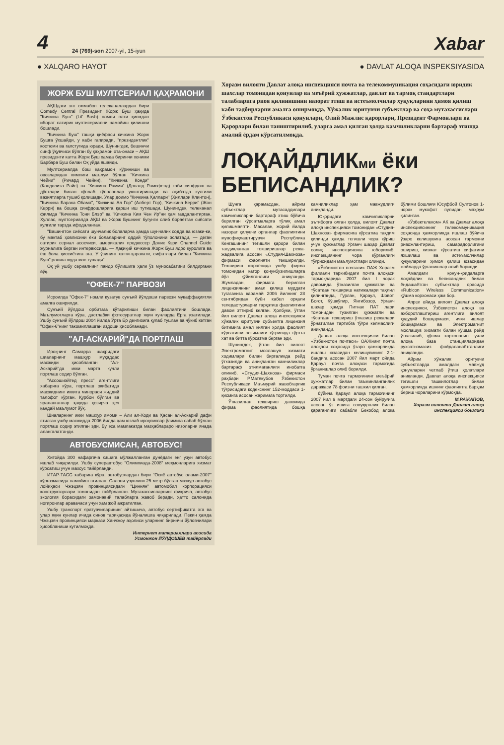4
24 (769)-son 2007-yil, 15-iyun
Xabar
● XALQARO HAYOT ● DAVLAT ALOQA INSPEKSIYASIDA
ЖОРЖ БУШ МУЛТСЕРИАЛ ҚАҲРАМОНИ
АҚШдаги энг оммабоп телеканаллардан бири Comedy Central Президент Жорж Буш ҳақида "Кичкина Буш" (Lil' Bush) номли олти қисмдан иборат сатирик мултисериални намойиш қилишни бошлади.
"Кичкина Буш" ташқи қиёфаси кичкина Жорж Бушга ўхшайди, у каби гапиради, "президентлик" костюми ва галстугида юради. Шунингдек, бешинчи синф ўқувчиси бўлган бу қаҳрамон ота-онаси – АҚШ президенти катта Жорж Буш ҳамда биринчи хоними Барбара Буш билан Оқ уйда яшайди.
Мултсериалда бош қаҳрамон кўриниши ва овозларидан кимлиги маълум бўлган "Кичкина Чейни" (Ричард Чейни), "Кичкина Конди" (Кондолиза Райс) ва "Кичкина Рамми" (Доналд Рамсфелд) каби синфдош ва дўстлари билан кўплаб тўполонлар уюштиришади ва оқибатда кулгили вазиятларга тушиб қолишади. Улар доимо "Кичкина Ҳиллари" (Ҳиллари Клинтон), "Кичкина Барака Обама", "Кичкина Ал Гор" (Алберт Гор), "Кичкина Керри" (Жон Керри) ва бошқа синфдошларига қарши иш тутишади. Шунингдек, телеканал филмда "Кичкина Тони Блэр" ва "Кичкина Ким Чен Ир"ни ҳам гавдалантирган. Хуллас, мултсериалда АҚШ ва Жорж Бушнинг бугунги олиб бораётган сиёсати кулгили тарзда ифодаланган.
"Вашингтон сиёсати шунчалик болаларча ҳамда шунчалик содда ва юзаки-ки, бу мактаб ҳовлисини ёки болаларнинг оддий тўполонини эслатади, — деган сатирик сериал асосчиси, америкалик продюссер Доник Кэри Channel Guide журналига берган интервюсида. — Ҳақиқий кичкина Жорж Буш ядро қуролига ва ёш бола ҳиссиётига эга. У ўзининг хатти-ҳаракати, сифатлари билан "Кичкина Буш" ролига жуда мос тушади".
Оқ уй ушбу сериалнинг пайдо бўлишига ҳали ўз муносабатини билдиргани йўқ.
"ОФЕК-7" ПАРВОЗИ
Исроилда "Офек-7" номли кузатув сунъий йўлдоши парвози муваффақиятли амалга оширилди.
Сунъий йўлдош орбитага кўтарилиши билан фаолиятини бошлади. Маълумотларга кўра, дастлабки фотосуратлар яқин кунларда Ерга узатилади. Ушбу сунъий йўлдош 2004 йилда Ўрта Ер денгизига қулаб тушган ва чўкиб кетган "Офек-6"нинг такомиллашган издоши ҳисобланади.
"АЛ-АСКАРИЙ"ДА ПОРТЛАШ
Ироқнинг Самарра шаҳридаги шиаларнинг машҳур муқаддас масжиди ҳисобланган "Ал-Аскарий"да икки марта кучли портлаш содир бўлган.
"Ассошиэйтед пресс" агентлиги хабарига кўра, портлаш оқибатида масжиднинг иккита минораси жиддий талофот кўрган. Қурбон бўлган ва яраланганлар ҳақида ҳозирча ҳеч қандай маълумот йўқ.
Шиаларнинг икки машҳур имоми – Али ал-Ходи ва Ҳасан ал-Аскарий дафн этилган ушбу масжидда 2006 йилда ҳам юзлаб ироқликлар ўлимига сабаб бўлган портлаш содир этилган эди. Бу эса мамлакатда мазҳаблараро низоларни янада алангалатганди.
АВТОБУСМИСАН, АВТОБУС!
Хитойда 300 нафаргача кишига мўлжалланган дунёдаги энг узун автобус ишлаб чиқарилди. Ушбу суперавтобус "Олимпиада-2008" меҳмонларига хизмат кўрсатиш учун махсус тайёрланди.
ИТАР-ТАСС хабарига кўра, автобуслардан бири "Осиё автобус олами-2007" кўргазмасида намойиш этилган. Салони узунлиги 25 метр бўлган мазкур автобус лойиҳаси Чжэцзян провинциясидаги "Циннян" автомобил корпорацияси конструкторлари томонидан тайёрланган. Мутахассисларнинг фикрича, автобус экология борасидаги замонавий талабларга жавоб беради, ҳатто салонида ногиронлар аравачаси учун ҳам жой ажратилган.
Ушбу транспорт яратувчиларининг айтишича, автобус сертификатга эга ва улар яқин кунлар ичида синов тариқасида йўналишга чиқарилади. Пекин ҳамда Чжэцзян провинцияси маркази Ханчжоу аҳолиси уларнинг биринчи йўловчилари ҳисобланиши кутилмоқда.
Интернет материаллари асосида
Усмонжон ЙЎЛДОШЕВ тайёрлади
Хоразм вилояти Давлат алоқа инспекцияси почта ва телекоммуникация соҳасидаги юридик шахслар томонидан қонунлар ва меъёрий ҳужжатлар, давлат ва тармоқ стандартлари талабларига риоя қилинишини назорат этиш ва истеъмолчилар ҳуқуқларини ҳимоя қилиш каби тадбирларни амалга оширмоқда. Хўжалик юритувчи субъектлар ва соҳа мутахассислари Ўзбекистон Республикаси қонунлари, Олий Мажлис қарорлари, Президент Фармонлари ва Қарорлари билан таништирилиб, уларга амал қилган ҳолда камчиликларни бартараф этишда амалий ёрдам кўрсатилмоқда.
ЛОҚАЙДЛИКми ёки БЕПИСАНДЛИК?
Шунга қарамасдан, айрим субъектлар мутасаддилари камчиликларни бартараф этиш бўйича берилган кўрсатмаларга тўлиқ амал қилишмаяпти. Масалан, жорий йилда назорат қилувчи органлар фаолиятини мувофиқлаштирувчи Республика Кенгашининг тегишли қарори билан тасдиқланган текширишлар режа-жадвалига асосан «Студия-Шахноза» фирмаси фаолияти текширилди. Текшириш жараёнида ушбу фирма томонидан қатор қонунбузилишларга йўл қўйилганлиги аниқланди. Жумладан, фирмага берилган лицензиянинг амал қилиш муддати тугаганига қарамай 2006 йилнинг 28 сентябридан буён кабел орқали теледастурларни тарқатиш фаолиятини давом эттириб келган. Ҳолбуки, ўтган йил вилоят Давлат алоқа инспекцияси хўжалик юритувчи субъектга лицензия битимига амал қилган ҳолда фаолият кўрсатиши лозимлиги тўғрисида тўртта хат ва битта кўрсатма берган эди.
Шунингдек, ўтган йил вилоят Электромагнит мослашув хизмати ходимлари билан биргаликда рейд ўтказилди ва аниқланган камчиликлар бартараф этилмаганлиги инобатга олиниб, «Студия-Шахноза» фирмаси раҳбари Р.Матякубов Ўзбекистон Республикаси Маъмурий жавобгарлик тўғрисидаги кодекснинг 152-моддаси 1-қисмига асосан жаримага тортилди.
Ўтказилган текшириш давомида фирма фаолиятида бошқа камчиликлар ҳам мавжудлиги аниқланди.
Юқоридаги камчиликларни эътиборга олган ҳолда, вилоят Давлат алоқа инспекцияси томонидан «Студия-Шахноза» фирмасига кўрсатма тақдим қилинди ҳамда тегишли чора кўриш учун ҳужжатлар Урганч шаҳар Давлат солиқ инспекциясига юборилиб, инспекциянинг чора кўрганлиги тўғрисидаги маълумотлари олинди.
«Ўзбекистон почтаси» ОАЖ Хоразм филиали таркибидаги почта алоқаси тармоқларида 2007 йил I чорак давомида ўтказилган ҳужжатли ва тўсатдан текшириш натижалари таҳлил қилинганда, Гурлан, Қараул, Шовот, Боғот, Қўшкўпир, Янгибозор, Урганч шаҳар ҳамда Питнак ПАТ лари томонидан тузилган ҳужжатли ва тўсатдан текшириш ўтказиш режалари ўрнатилган тартибга тўғри келмаслиги аниқланди.
Давлат алоқа инспекцияси билан «Ўзбекистон почтаси» ОАЖнинг почта алоқаси соҳасида ўзаро ҳамкорликда ишлаш юзасидан келишувининг 2.1-бандига асосан 2007 йил март ойида Қараул почта алоқаси тармоғида ўрганишлар олиб борилди.
Туман почта тармоғининг меъёрий ҳужжатлар билан таъминланганлик даражаси 78 фоизни ташкил қилган.
бўйича Қараул алоқа тармоғининг 2007 йил 9 мартдаги 24-сон буйруғига асосан ўз ишига совуққонлик билан қараганлиги сабабли Бекобод алоқа бўлими бошлиғи Юсуфбой Султонов 1-чорак мукофот пулидан маҳрум қилинган.
«Ўзбектелеком» АК ва Давлат алоқа инспекциясининг телекоммуникация соҳасида ҳамкорликда ишлаш бўйича ўзаро келишувига асосан тармоқни ривожлантириш, самарадорлигини ошириш, хизмат кўрсатиш сифатини яхшилаш ва истеъмолчилар ҳуқуқларини ҳимоя қилиш юзасидан жойларда ўрганишлар олиб борилди.
Амалдаги қонун-қоидаларга лоқайдлик ва беписандлик билан ёндашаётган субъектлар орасида «Rubicon Wireless Communication» қўшма корхонаси ҳам бор.
Апрел ойида вилоят Давлат алоқа инспекцияси, Ўзбекистон алоқа ва ахборотлаштириш агентлиги вилоят ҳудудий бошқармаси, ички ишлар бошқармаси ва Электромагнит мослашув хизмати билан қўшма рейд ўтказилиб, қўшма корхонанинг уяли алоқа база станцияларидан рухсатномасиз фойдаланаётганлиги аниқланди.
Айрим хўжалик юритувчи субъектларда амалдаги мавжуд қонунларни четлаб ўтиш ҳолатлари аниқланди. Давлат алоқа инспекцияси тегишли ташкилотлар билан ҳамкорликда ишнинг фаолиятга барҳам бериш чораларини кўрмоқда.
М.РАЖАПОВ,
Хоразм вилояти Давлат алоқа инспекцияси бошлиғи